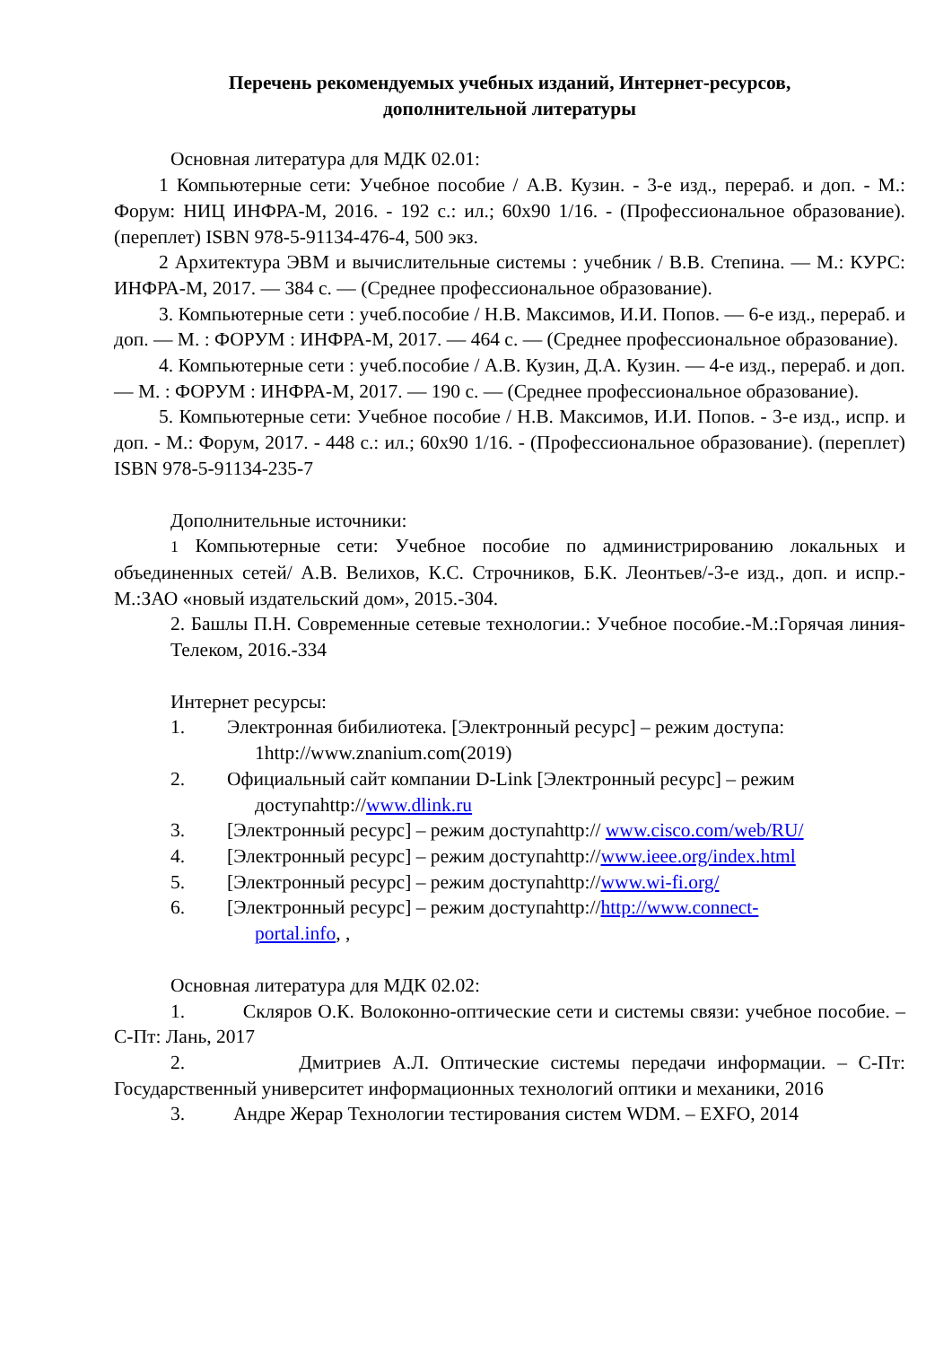Перечень рекомендуемых учебных изданий, Интернет-ресурсов,
дополнительной литературы
Основная литература для МДК 02.01:
1 Компьютерные сети: Учебное пособие / А.В. Кузин. - 3-е изд., перераб. и доп. - М.: Форум: НИЦ ИНФРА-М, 2016. - 192 с.: ил.; 60x90 1/16. - (Профессиональное образование). (переплет) ISBN 978-5-91134-476-4, 500 экз.
2 Архитектура ЭВМ и вычислительные системы : учебник / В.В. Степина. — М.: КУРС: ИНФРА-М, 2017. — 384 с. — (Среднее профессиональное образование).
3. Компьютерные сети : учеб.пособие / Н.В. Максимов, И.И. Попов. — 6-е изд., перераб. и доп. — М. : ФОРУМ : ИНФРА-М, 2017. — 464 с. — (Среднее профессиональное образование).
4. Компьютерные сети : учеб.пособие / А.В. Кузин, Д.А. Кузин. — 4-е изд., перераб. и доп. — М. : ФОРУМ : ИНФРА-М, 2017. — 190 с. — (Среднее профессиональное образование).
5. Компьютерные сети: Учебное пособие / Н.В. Максимов, И.И. Попов. - 3-е изд., испр. и доп. - М.: Форум, 2017. - 448 с.: ил.; 60x90 1/16. - (Профессиональное образование). (переплет) ISBN 978-5-91134-235-7
Дополнительные источники:
1 Компьютерные сети: Учебное пособие по администрированию локальных и объединенных сетей/ А.В. Велихов, К.С. Строчников, Б.К. Леонтьев/-3-е изд., доп. и испр.- М.:ЗАО «новый издательский дом», 2015.-304.
2. Башлы П.Н. Современные сетевые технологии.: Учебное пособие.-М.:Горячая линия-Телеком, 2016.-334
Интернет ресурсы:
1. Электронная бибилиотека. [Электронный ресурс] – режим доступа:
1http://www.znanium.com(2019)
2. Официальный сайт компании D-Link [Электронный ресурс] – режим
доступаhttp://www.dlink.ru
3. [Электронный ресурс] – режим доступаhttp:// www.cisco.com/web/RU/
4. [Электронный ресурс] – режим доступаhttp://www.ieee.org/index.html
5. [Электронный ресурс] – режим доступаhttp://www.wi-fi.org/
6. [Электронный ресурс] – режим доступаhttp://http://www.connect-
portal.info, ,
Основная литература для МДК 02.02:
1. Скляров О.К. Волоконно-оптические сети и системы связи: учебное пособие. – С-Пт: Лань, 2017
2. Дмитриев А.Л. Оптические системы передачи информации. – С-Пт: Государственный университет информационных технологий оптики и механики, 2016
3. Андре Жерар Технологии тестирования систем WDM. – EXFO, 2014